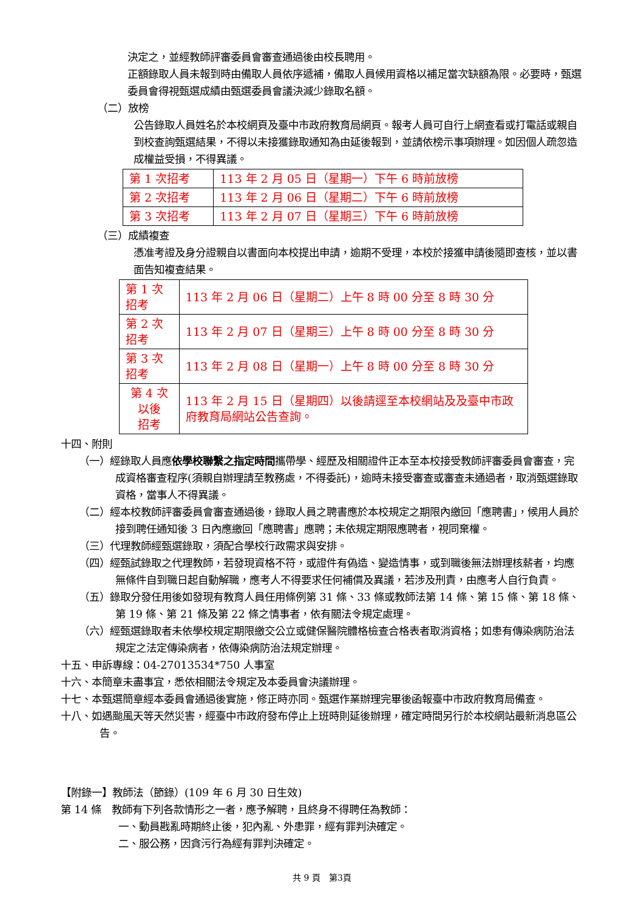決定之，並經教師評審委員會審查通過後由校長聘用。
正額錄取人員未報到時由備取人員依序遞補，備取人員候用資格以補足當次缺額為限。必要時，甄選委員會得視甄選成績由甄選委員會議決減少錄取名額。
（二）放榜
公告錄取人員姓名於本校網頁及臺中市政府教育局網頁。報考人員可自行上網查看或打電話或親自到校查詢甄選結果，不得以未接獲錄取通知為由延後報到，並請依榜示事項辦理。如因個人疏忽造成權益受損，不得異議。
| 第 1 次招考 | 113 年 2 月 05 日（星期一）下午 6 時前放榜 |
| 第 2 次招考 | 113 年 2 月 06 日（星期二）下午 6 時前放榜 |
| 第 3 次招考 | 113 年 2 月 07 日（星期三）下午 6 時前放榜 |
（三）成績複查
憑准考證及身分證親自以書面向本校提出申請，逾期不受理，本校於接獲申請後隨即查核，並以書面告知複查結果。
| 第 1 次招考 | 113 年 2 月 06 日（星期二）上午 8 時 00 分至 8 時 30 分 |
| 第 2 次招考 | 113 年 2 月 07 日（星期三）上午 8 時 00 分至 8 時 30 分 |
| 第 3 次招考 | 113 年 2 月 08 日（星期一）上午 8 時 00 分至 8 時 30 分 |
| 第 4 次以後 招考 | 113 年 2 月 15 日（星期四）以後請逕至本校網站及及臺中市政府教育局網站公告查詢。 |
十四、附則
（一）經錄取人員應依學校聯繫之指定時間攜帶學、經歷及相關證件正本至本校接受教師評審委員會審查，完成資格審查程序(須親自辦理請至教務處，不得委託)，逾時未接受審查或審查未通過者，取消甄選錄取資格，當事人不得異議。
（二）經本校教師評審委員會審查通過後，錄取人員之聘書應於本校規定之期限內繳回「應聘書」，候用人員於接到聘任通知後 3 日內應繳回「應聘書」應聘；未依規定期限應聘者，視同棄權。
（三）代理教師經甄選錄取，須配合學校行政需求與安排。
（四）經甄試錄取之代理教師，若發現資格不符，或證件有偽造、變造情事，或到職後無法辦理核薪者，均應無條件自到職日起自動解職，應考人不得要求任何補償及異議，若涉及刑責，由應考人自行負責。
（五）錄取分發任用後如發現有教育人員任用條例第 31 條、33 條或教師法第 14 條、第 15 條、第 18 條、第 19 條、第 21 條及第 22 條之情事者，依有關法令規定處理。
（六）經甄選錄取者未依學校規定期限繳交公立或健保醫院體格檢查合格表者取消資格；如患有傳染病防治法規定之法定傳染病者，依傳染病防治法規定辦理。
十五、申訴專線：04-27013534*750 人事室
十六、本簡章未盡事宜，悉依相關法令規定及本委員會決議辦理。
十七、本甄選簡章經本委員會通過後實施，修正時亦同。甄選作業辦理完畢後函報臺中市政府教育局備查。
十八、如遇颱風天等天然災害，經臺中市政府發布停止上班時則延後辦理，確定時間另行於本校網站最新消息區公告。
【附錄一】教師法（節錄）(109 年 6 月 30 日生效)
第 14 條　教師有下列各款情形之一者，應予解聘，且終身不得聘任為教師：
一、動員戡亂時期終止後，犯內亂、外患罪，經有罪判決確定。
二、服公務，因貪污行為經有罪判決確定。
共 9 頁　第3頁